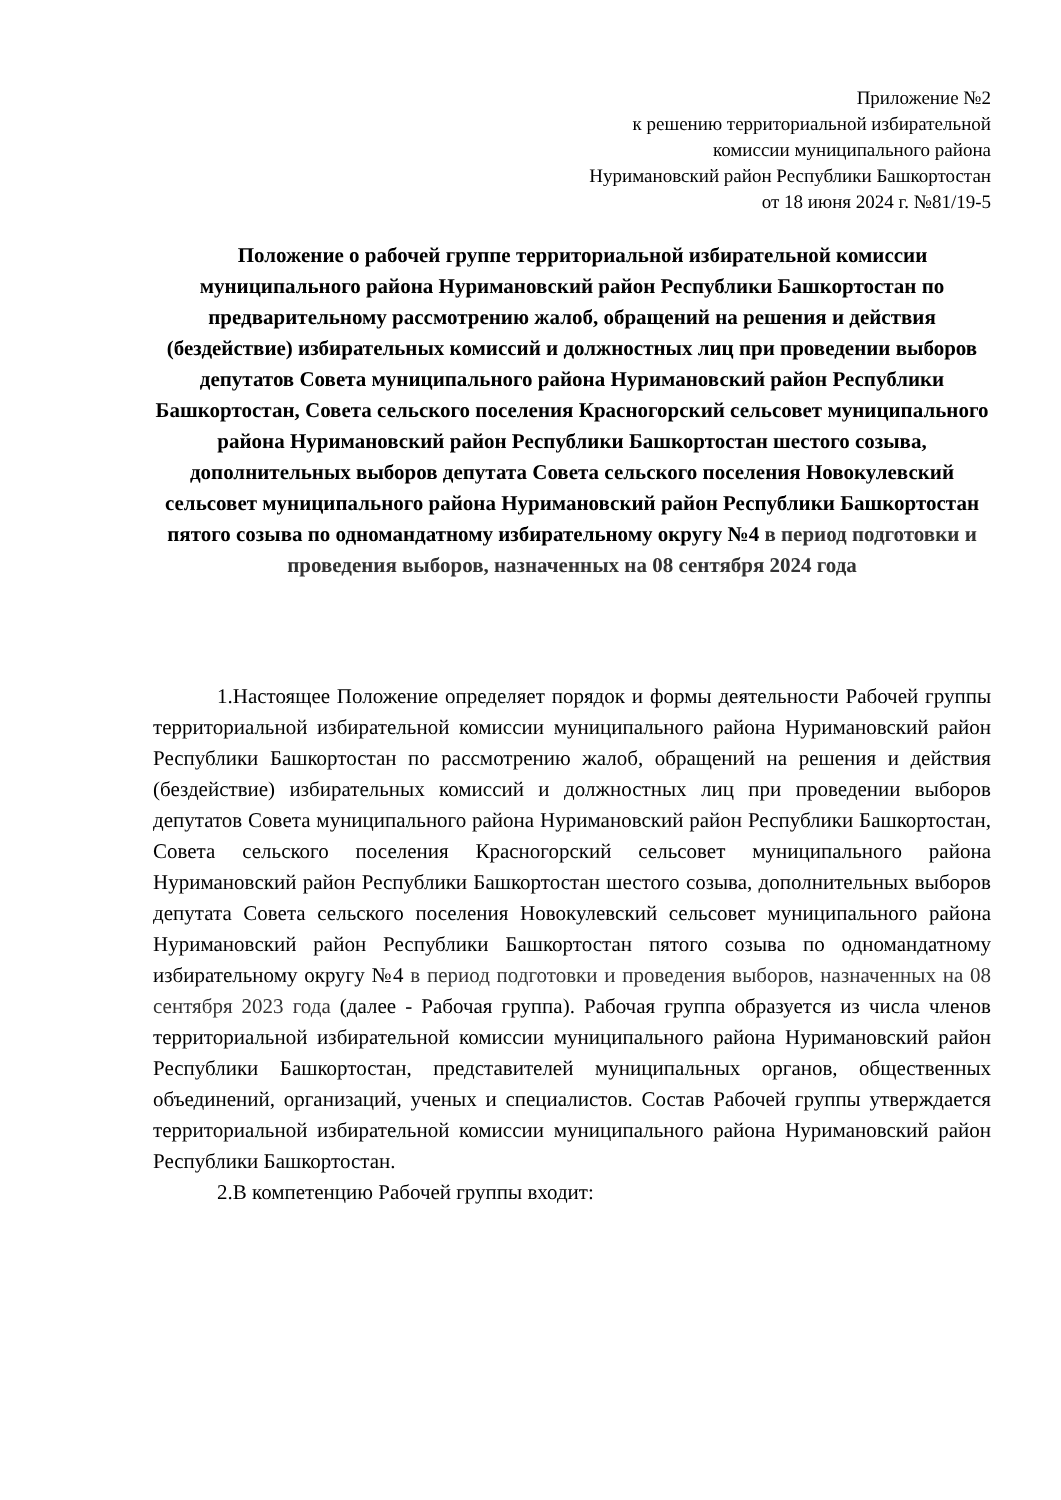Приложение №2
к решению территориальной избирательной
комиссии муниципального района
Нуримановский район Республики Башкортостан
от 18 июня 2024 г. №81/19-5
Положение о рабочей группе территориальной избирательной комиссии муниципального района Нуримановский район Республики Башкортостан по предварительному рассмотрению жалоб, обращений на решения и действия (бездействие) избирательных комиссий и должностных лиц при проведении выборов депутатов Совета муниципального района Нуримановский район Республики Башкортостан, Совета сельского поселения Красногорский сельсовет муниципального района Нуримановский район Республики Башкортостан шестого созыва, дополнительных выборов депутата Совета сельского поселения Новокулевский сельсовет муниципального района Нуримановский район Республики Башкортостан пятого созыва по одномандатному избирательному округу №4 в период подготовки и проведения выборов, назначенных на 08 сентября 2024 года
1.Настоящее Положение определяет порядок и формы деятельности Рабочей группы территориальной избирательной комиссии муниципального района Нуримановский район Республики Башкортостан по рассмотрению жалоб, обращений на решения и действия (бездействие) избирательных комиссий и должностных лиц при проведении выборов депутатов Совета муниципального района Нуримановский район Республики Башкортостан, Совета сельского поселения Красногорский сельсовет муниципального района Нуримановский район Республики Башкортостан шестого созыва, дополнительных выборов депутата Совета сельского поселения Новокулевский сельсовет муниципального района Нуримановский район Республики Башкортостан пятого созыва по одномандатному избирательному округу №4 в период подготовки и проведения выборов, назначенных на 08 сентября 2023 года (далее - Рабочая группа). Рабочая группа образуется из числа членов территориальной избирательной комиссии муниципального района Нуримановский район Республики Башкортостан, представителей муниципальных органов, общественных объединений, организаций, ученых и специалистов. Состав Рабочей группы утверждается территориальной избирательной комиссии муниципального района Нуримановский район Республики Башкортостан.
2.В компетенцию Рабочей группы входит: